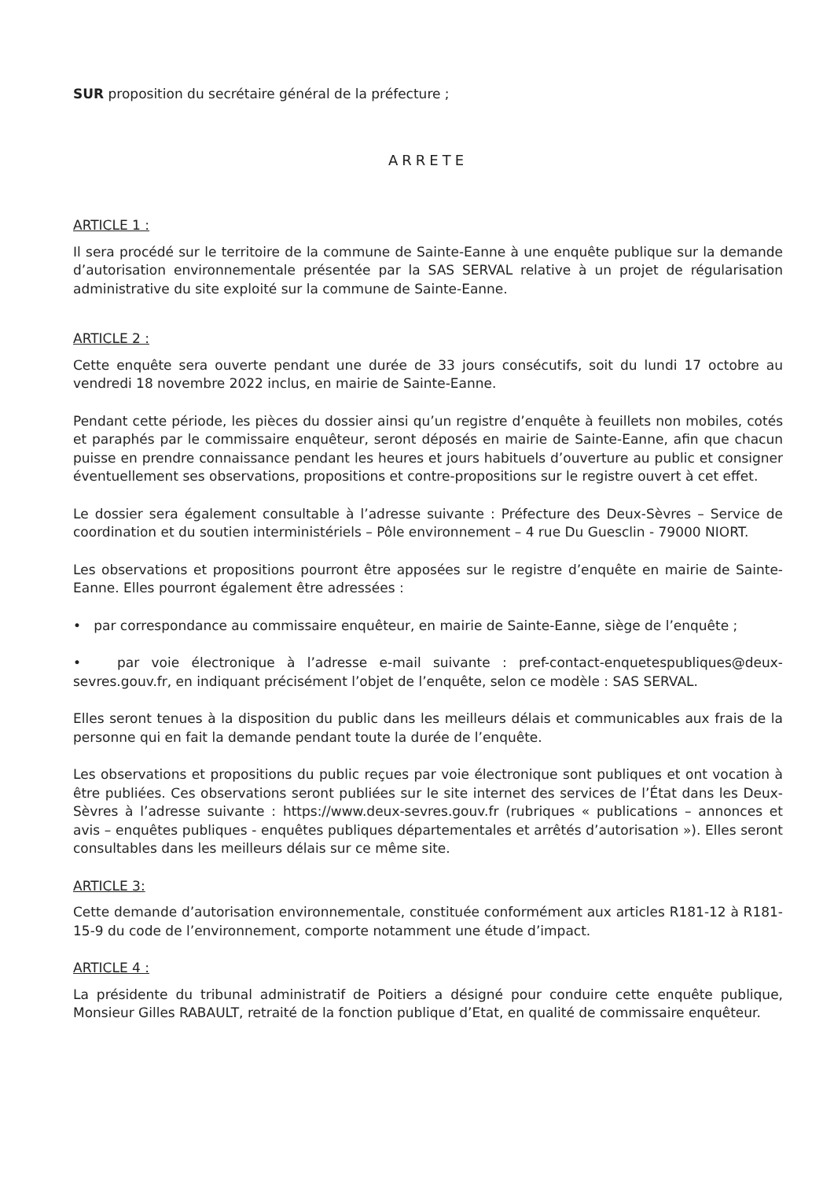SUR proposition du secrétaire général de la préfecture ;
ARRETE
ARTICLE 1 :
Il sera procédé sur le territoire de la commune de Sainte-Eanne à une enquête publique sur la demande d’autorisation environnementale présentée par la SAS SERVAL relative à un projet de régularisation administrative du site exploité sur la commune de Sainte-Eanne.
ARTICLE 2 :
Cette enquête sera ouverte pendant une durée de 33 jours consécutifs, soit du lundi 17 octobre au vendredi 18 novembre 2022 inclus, en mairie de Sainte-Eanne.
Pendant cette période, les pièces du dossier ainsi qu’un registre d’enquête à feuillets non mobiles, cotés et paraphés par le commissaire enquêteur, seront déposés en mairie de Sainte-Eanne, afin que chacun puisse en prendre connaissance pendant les heures et jours habituels d’ouverture au public et consigner éventuellement ses observations, propositions et contre-propositions sur le registre ouvert à cet effet.
Le dossier sera également consultable à l’adresse suivante : Préfecture des Deux-Sèvres – Service de coordination et du soutien interministériels – Pôle environnement – 4 rue Du Guesclin - 79000 NIORT.
Les observations et propositions pourront être apposées sur le registre d’enquête en mairie de Sainte-Eanne. Elles pourront également être adressées :
• par correspondance au commissaire enquêteur, en mairie de Sainte-Eanne, siège de l’enquête ;
• par voie électronique à l’adresse e-mail suivante : pref-contact-enquetespubliques@deux-sevres.gouv.fr, en indiquant précisément l’objet de l’enquête, selon ce modèle : SAS SERVAL.
Elles seront tenues à la disposition du public dans les meilleurs délais et communicables aux frais de la personne qui en fait la demande pendant toute la durée de l’enquête.
Les observations et propositions du public reçues par voie électronique sont publiques et ont vocation à être publiées. Ces observations seront publiées sur le site internet des services de l’État dans les Deux-Sèvres à l’adresse suivante : https://www.deux-sevres.gouv.fr (rubriques « publications – annonces et avis – enquêtes publiques - enquêtes publiques départementales et arrêtés d’autorisation »). Elles seront consultables dans les meilleurs délais sur ce même site.
ARTICLE 3:
Cette demande d’autorisation environnementale, constituée conformément aux articles R181-12 à R181-15-9 du code de l’environnement, comporte notamment une étude d’impact.
ARTICLE 4 :
La présidente du tribunal administratif de Poitiers a désigné pour conduire cette enquête publique, Monsieur Gilles RABAULT, retraité de la fonction publique d’Etat, en qualité de commissaire enquêteur.